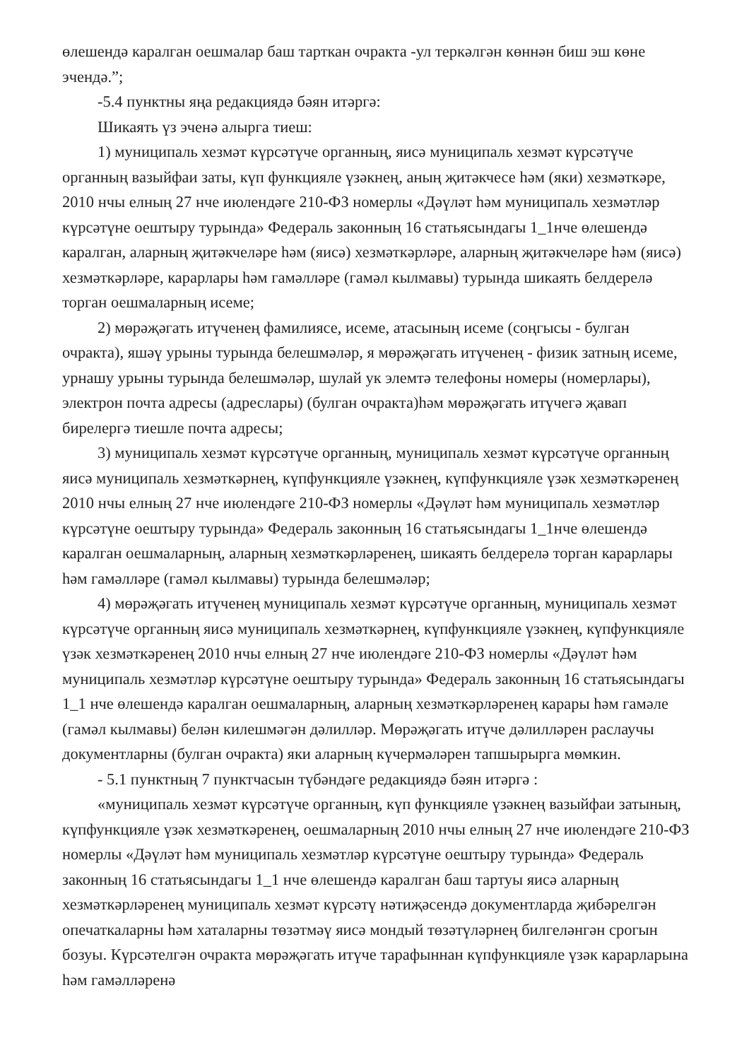өлешендә каралган оешмалар баш тарткан очракта -ул теркәлгән көннән биш эш көне эчендә.”;
-5.4 пунктны яңа редакциядә бәян итәргә:
Шикаять үз эченә алырга тиеш:
1) муниципаль хезмәт күрсәтүче органның, яисә муниципаль хезмәт күрсәтүче органның вазыйфаи заты, күп функцияле үзәкнең, аның җитәкчесе һәм (яки) хезмәткәре, 2010 нчы елның 27 нче июлендәге 210-ФЗ номерлы «Дәүләт һәм муниципаль хезмәтләр күрсәтүне оештыру турында» Федераль законның 16 статьясындагы 1_1нче өлешендә каралган, аларның җитәкчеләре һәм (яисә) хезмәткәрләре, аларның җитәкчеләре һәм (яисә) хезмәткәрләре, карарлары һәм гамәлләре (гамәл кылмавы) турында шикаять белдерелә торган оешмаларның исеме;
2) мөрәҗәгать итүченең фамилиясе, исеме, атасының исеме (соңгысы - булган очракта), яшәү урыны турында белешмәләр, я мөрәҗәгать итүченең - физик затның исеме, урнашу урыны турында белешмәләр, шулай ук элемтә телефоны номеры (номерлары), электрон почта адресы (адреслары) (булган очракта)һәм мөрәҗәгать итүчегә җавап бирелергә тиешле почта адресы;
3) муниципаль хезмәт күрсәтүче органның, муниципаль хезмәт күрсәтүче органның яисә муниципаль хезмәткәрнең, күпфункцияле үзәкнең, күпфункцияле үзәк хезмәткәренең 2010 нчы елның 27 нче июлендәге 210-ФЗ номерлы «Дәүләт һәм муниципаль хезмәтләр күрсәтүне оештыру турында» Федераль законның 16 статьясындагы 1_1нче өлешендә каралган оешмаларның, аларның хезмәткәрләренең, шикаять белдерелә торган карарлары һәм гамәлләре (гамәл кылмавы) турында белешмәләр;
4) мөрәҗәгать итүченең муниципаль хезмәт күрсәтүче органның, муниципаль хезмәт күрсәтүче органның яисә муниципаль хезмәткәрнең, күпфункцияле үзәкнең, күпфункцияле үзәк хезмәткәренең 2010 нчы елның 27 нче июлендәге 210-ФЗ номерлы «Дәүләт һәм муниципаль хезмәтләр күрсәтүне оештыру турында» Федераль законның 16 статьясындагы 1_1 нче өлешендә каралган оешмаларның, аларның хезмәткәрләренең карары һәм гамәле (гамәл кылмавы) белән килешмәгән дәлилләр. Мөрәҗәгать итүче дәлилләрен раслаучы документларны (булган очракта) яки аларның күчермәләрен тапшырырга мөмкин.
- 5.1 пунктның 7 пунктчасын түбәндәге редакциядә бәян итәргә :
«муниципаль хезмәт күрсәтүче органның, күп функцияле үзәкнең вазыйфаи затының, күпфункцияле үзәк хезмәткәренең, оешмаларның 2010 нчы елның 27 нче июлендәге 210-ФЗ номерлы «Дәүләт һәм муниципаль хезмәтләр күрсәтүне оештыру турында» Федераль законның 16 статьясындагы 1_1 нче өлешендә каралган баш тартуы яисә аларның хезмәткәрләренең муниципаль хезмәт күрсәтү нәтиҗәсендә документларда җибәрелгән опечаткаларны һәм хаталарны төзәтмәү яисә мондый төзәтүләрнең билгеләнгән срогын бозуы. Күрсәтелгән очракта мөрәҗәгать итүче тарафыннан күпфункцияле үзәк карарларына һәм гамәлләренә